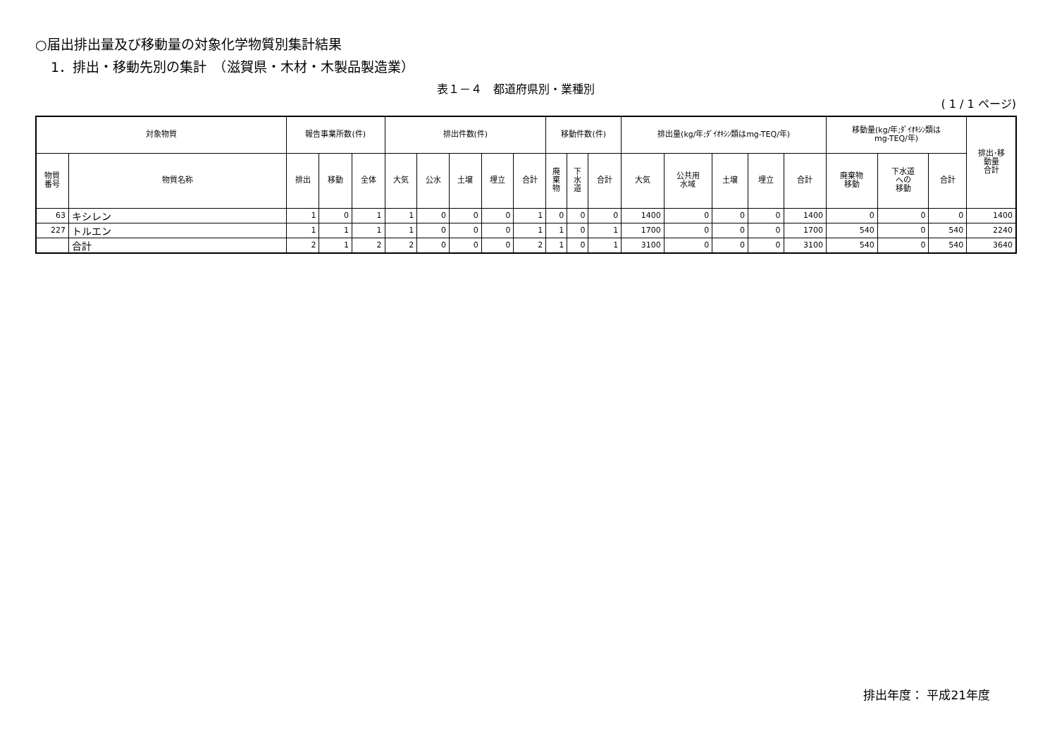○届出排出量及び移動量の対象化学物質別集計結果
1．排出・移動先別の集計　（滋賀県・木材・木製品製造業）
表１－４　都道府県別・業種別
( 1 / 1 ページ)
| 対象物質 | | 報告事業所数(件) | | | 排出件数(件) | | | | | 移動件数(件) | | | 排出量(kg/年;ﾀﾞｲｵｷｼﾝ類はmg-TEQ/年) | | | | | 移動量(kg/年;ﾀﾞｲｵｷｼﾝ類は mg-TEQ/年) | | | 排出･移 動量 合計 |
| --- | --- | --- | --- | --- | --- | --- | --- | --- | --- | --- | --- | --- | --- | --- | --- | --- | --- | --- | --- | --- | --- |
| 物質 番号 | 物質名称 | 排出 | 移動 | 全体 | 大気 | 公水 | 土壌 | 埋立 | 合計 | 廃 棄 物 | 下 水 道 | 合計 | 大気 | 公共用 水域 | 土壌 | 埋立 | 合計 | 廃棄物 移動 | 下水道 への 移動 | 合計 | |
| 63 | キシレン | 1 | 0 | 1 | 1 | 0 | 0 | 0 | 1 | 0 | 0 | 0 | 1400 | 0 | 0 | 0 | 1400 | 0 | 0 | 0 | 1400 |
| 227 | トルエン | 1 | 1 | 1 | 1 | 0 | 0 | 0 | 1 | 1 | 0 | 1 | 1700 | 0 | 0 | 0 | 1700 | 540 | 0 | 540 | 2240 |
| | 合計 | 2 | 1 | 2 | 2 | 0 | 0 | 0 | 2 | 1 | 0 | 1 | 3100 | 0 | 0 | 0 | 3100 | 540 | 0 | 540 | 3640 |
排出年度： 平成21年度